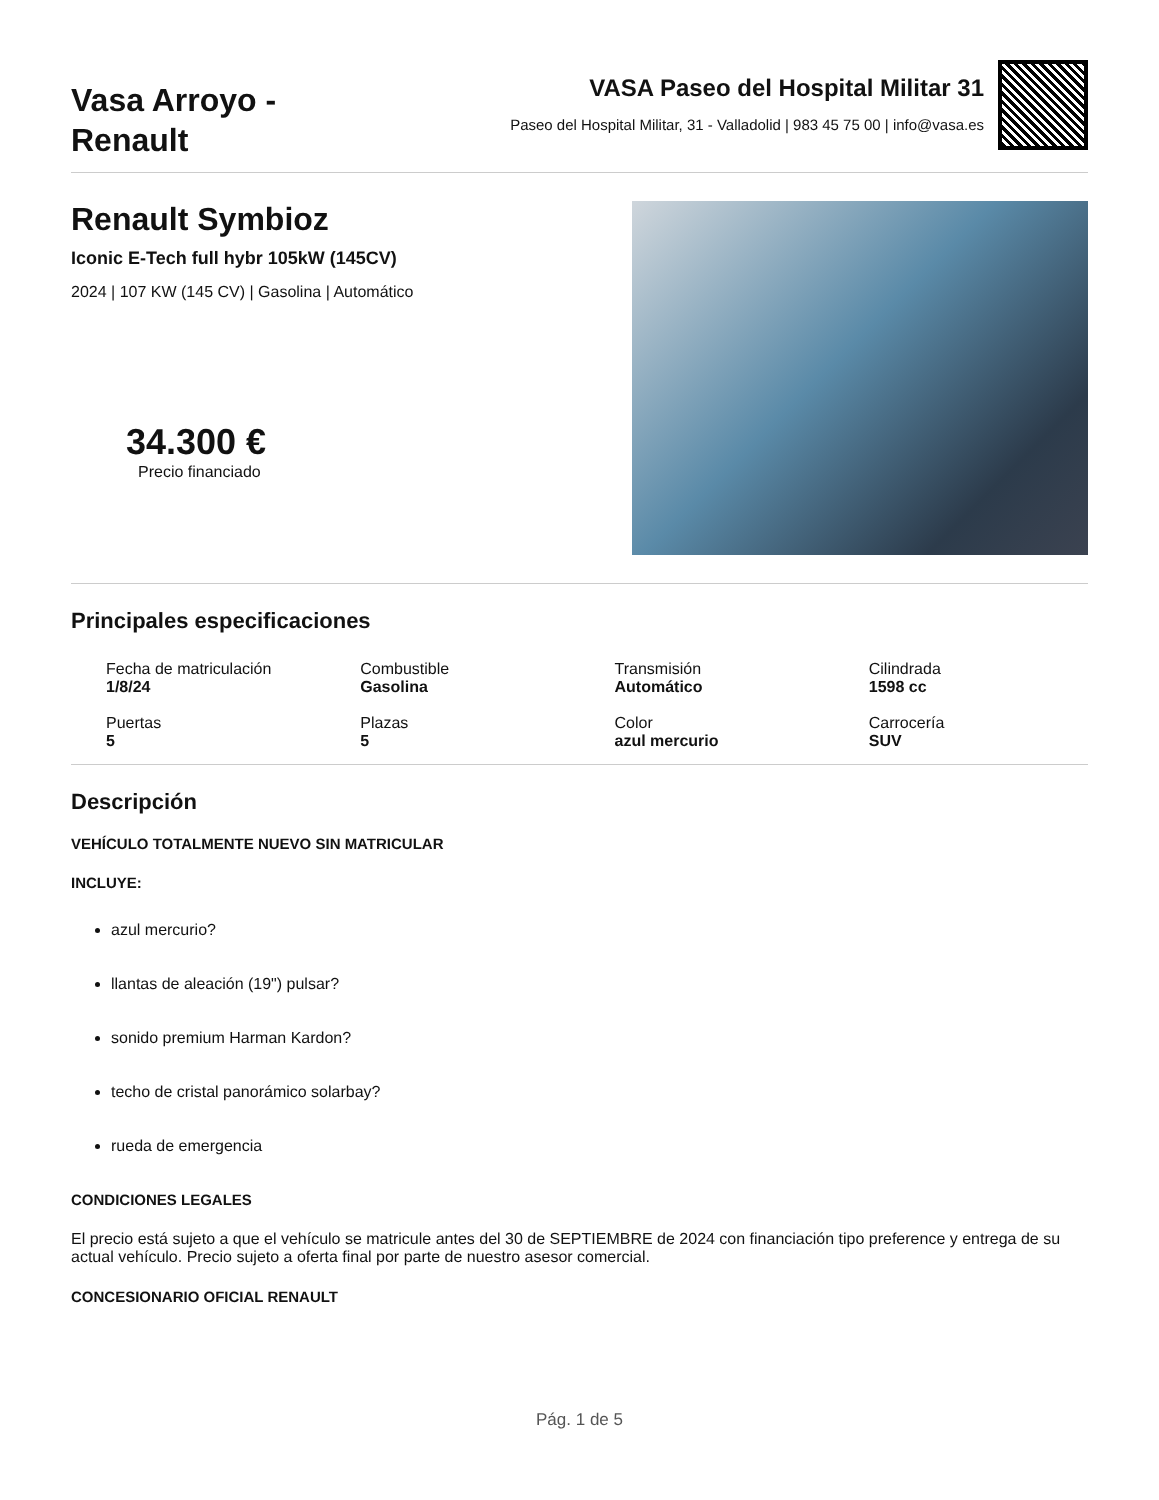Vasa Arroyo -
Renault
VASA Paseo del Hospital Militar 31
Paseo del Hospital Militar, 31 - Valladolid | 983 45 75 00 | info@vasa.es
Renault Symbioz
Iconic E-Tech full hybr 105kW (145CV)
2024 | 107 KW (145 CV) | Gasolina | Automático
34.300 €
Precio financiado
Principales especificaciones
Fecha de matriculación
1/8/24
Combustible
Gasolina
Transmisión
Automático
Cilindrada
1598 cc
Puertas
5
Plazas
5
Color
azul mercurio
Carrocería
SUV
Descripción
VEHÍCULO TOTALMENTE NUEVO SIN MATRICULAR
INCLUYE:
azul mercurio?
llantas de aleación (19") pulsar?
sonido premium Harman Kardon?
techo de cristal panorámico solarbay?
rueda de emergencia
CONDICIONES LEGALES
El precio está sujeto a que el vehículo se matricule antes del 30 de SEPTIEMBRE de 2024 con financiación tipo preference y entrega de su actual vehículo. Precio sujeto a oferta final por parte de nuestro asesor comercial.
CONCESIONARIO OFICIAL RENAULT
Pág. 1 de 5